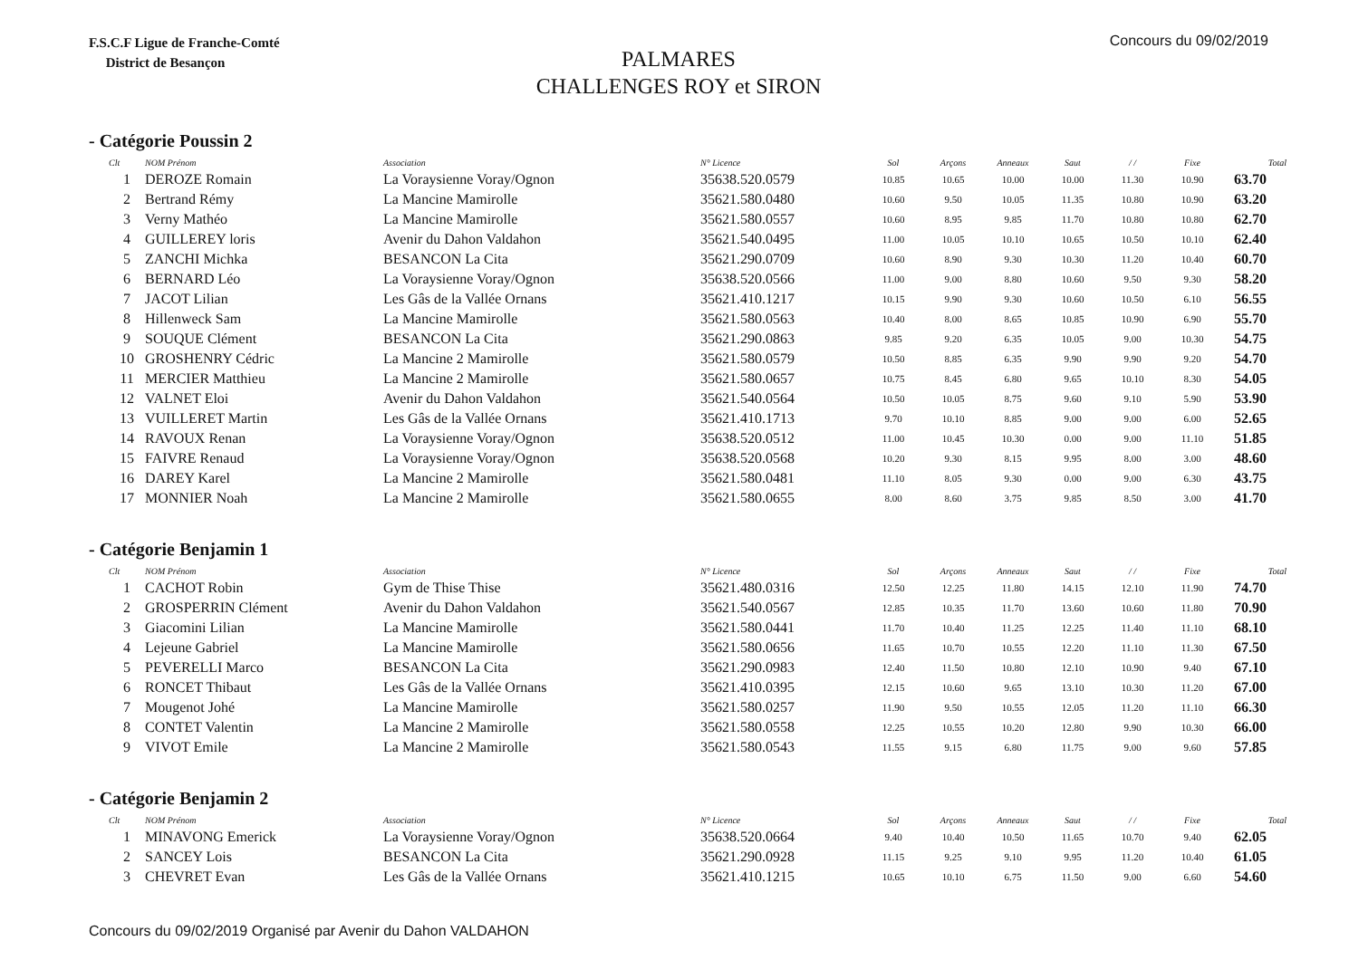F.S.C.F Ligue de Franche-Comté
District de Besançon
Concours du 09/02/2019
PALMARES
CHALLENGES ROY et SIRON
- Catégorie Poussin 2
| Clt | NOM Prénom | Association | N° Licence | Sol | Arçons | Anneaux | Saut | / / | Fixe | Total |
| --- | --- | --- | --- | --- | --- | --- | --- | --- | --- | --- |
| 1 | DEROZE Romain | La Voraysienne Voray/Ognon | 35638.520.0579 | 10.85 | 10.65 | 10.00 | 10.00 | 11.30 | 10.90 | 63.70 |
| 2 | Bertrand Rémy | La Mancine Mamirolle | 35621.580.0480 | 10.60 | 9.50 | 10.05 | 11.35 | 10.80 | 10.90 | 63.20 |
| 3 | Verny Mathéo | La Mancine Mamirolle | 35621.580.0557 | 10.60 | 8.95 | 9.85 | 11.70 | 10.80 | 10.80 | 62.70 |
| 4 | GUILLEREY loris | Avenir du Dahon Valdahon | 35621.540.0495 | 11.00 | 10.05 | 10.10 | 10.65 | 10.50 | 10.10 | 62.40 |
| 5 | ZANCHI Michka | BESANCON La Cita | 35621.290.0709 | 10.60 | 8.90 | 9.30 | 10.30 | 11.20 | 10.40 | 60.70 |
| 6 | BERNARD Léo | La Voraysienne Voray/Ognon | 35638.520.0566 | 11.00 | 9.00 | 8.80 | 10.60 | 9.50 | 9.30 | 58.20 |
| 7 | JACOT Lilian | Les Gâs de la Vallée Ornans | 35621.410.1217 | 10.15 | 9.90 | 9.30 | 10.60 | 10.50 | 6.10 | 56.55 |
| 8 | Hillenweck Sam | La Mancine Mamirolle | 35621.580.0563 | 10.40 | 8.00 | 8.65 | 10.85 | 10.90 | 6.90 | 55.70 |
| 9 | SOUQUE Clément | BESANCON La Cita | 35621.290.0863 | 9.85 | 9.20 | 6.35 | 10.05 | 9.00 | 10.30 | 54.75 |
| 10 | GROSHENRY Cédric | La Mancine 2 Mamirolle | 35621.580.0579 | 10.50 | 8.85 | 6.35 | 9.90 | 9.90 | 9.20 | 54.70 |
| 11 | MERCIER Matthieu | La Mancine 2 Mamirolle | 35621.580.0657 | 10.75 | 8.45 | 6.80 | 9.65 | 10.10 | 8.30 | 54.05 |
| 12 | VALNET Eloi | Avenir du Dahon Valdahon | 35621.540.0564 | 10.50 | 10.05 | 8.75 | 9.60 | 9.10 | 5.90 | 53.90 |
| 13 | VUILLERET Martin | Les Gâs de la Vallée Ornans | 35621.410.1713 | 9.70 | 10.10 | 8.85 | 9.00 | 9.00 | 6.00 | 52.65 |
| 14 | RAVOUX Renan | La Voraysienne Voray/Ognon | 35638.520.0512 | 11.00 | 10.45 | 10.30 | 0.00 | 9.00 | 11.10 | 51.85 |
| 15 | FAIVRE Renaud | La Voraysienne Voray/Ognon | 35638.520.0568 | 10.20 | 9.30 | 8.15 | 9.95 | 8.00 | 3.00 | 48.60 |
| 16 | DAREY Karel | La Mancine 2 Mamirolle | 35621.580.0481 | 11.10 | 8.05 | 9.30 | 0.00 | 9.00 | 6.30 | 43.75 |
| 17 | MONNIER Noah | La Mancine 2 Mamirolle | 35621.580.0655 | 8.00 | 8.60 | 3.75 | 9.85 | 8.50 | 3.00 | 41.70 |
- Catégorie Benjamin 1
| Clt | NOM Prénom | Association | N° Licence | Sol | Arçons | Anneaux | Saut | / / | Fixe | Total |
| --- | --- | --- | --- | --- | --- | --- | --- | --- | --- | --- |
| 1 | CACHOT Robin | Gym de Thise Thise | 35621.480.0316 | 12.50 | 12.25 | 11.80 | 14.15 | 12.10 | 11.90 | 74.70 |
| 2 | GROSPERRIN Clément | Avenir du Dahon Valdahon | 35621.540.0567 | 12.85 | 10.35 | 11.70 | 13.60 | 10.60 | 11.80 | 70.90 |
| 3 | Giacomini Lilian | La Mancine Mamirolle | 35621.580.0441 | 11.70 | 10.40 | 11.25 | 12.25 | 11.40 | 11.10 | 68.10 |
| 4 | Lejeune Gabriel | La Mancine Mamirolle | 35621.580.0656 | 11.65 | 10.70 | 10.55 | 12.20 | 11.10 | 11.30 | 67.50 |
| 5 | PEVERELLI Marco | BESANCON La Cita | 35621.290.0983 | 12.40 | 11.50 | 10.80 | 12.10 | 10.90 | 9.40 | 67.10 |
| 6 | RONCET Thibaut | Les Gâs de la Vallée Ornans | 35621.410.0395 | 12.15 | 10.60 | 9.65 | 13.10 | 10.30 | 11.20 | 67.00 |
| 7 | Mougenot Johé | La Mancine Mamirolle | 35621.580.0257 | 11.90 | 9.50 | 10.55 | 12.05 | 11.20 | 11.10 | 66.30 |
| 8 | CONTET Valentin | La Mancine 2 Mamirolle | 35621.580.0558 | 12.25 | 10.55 | 10.20 | 12.80 | 9.90 | 10.30 | 66.00 |
| 9 | VIVOT Emile | La Mancine 2 Mamirolle | 35621.580.0543 | 11.55 | 9.15 | 6.80 | 11.75 | 9.00 | 9.60 | 57.85 |
- Catégorie Benjamin 2
| Clt | NOM Prénom | Association | N° Licence | Sol | Arçons | Anneaux | Saut | / / | Fixe | Total |
| --- | --- | --- | --- | --- | --- | --- | --- | --- | --- | --- |
| 1 | MINAVONG Emerick | La Voraysienne Voray/Ognon | 35638.520.0664 | 9.40 | 10.40 | 10.50 | 11.65 | 10.70 | 9.40 | 62.05 |
| 2 | SANCEY Lois | BESANCON La Cita | 35621.290.0928 | 11.15 | 9.25 | 9.10 | 9.95 | 11.20 | 10.40 | 61.05 |
| 3 | CHEVRET Evan | Les Gâs de la Vallée Ornans | 35621.410.1215 | 10.65 | 10.10 | 6.75 | 11.50 | 9.00 | 6.60 | 54.60 |
Concours du 09/02/2019 Organisé par Avenir du Dahon VALDAHON